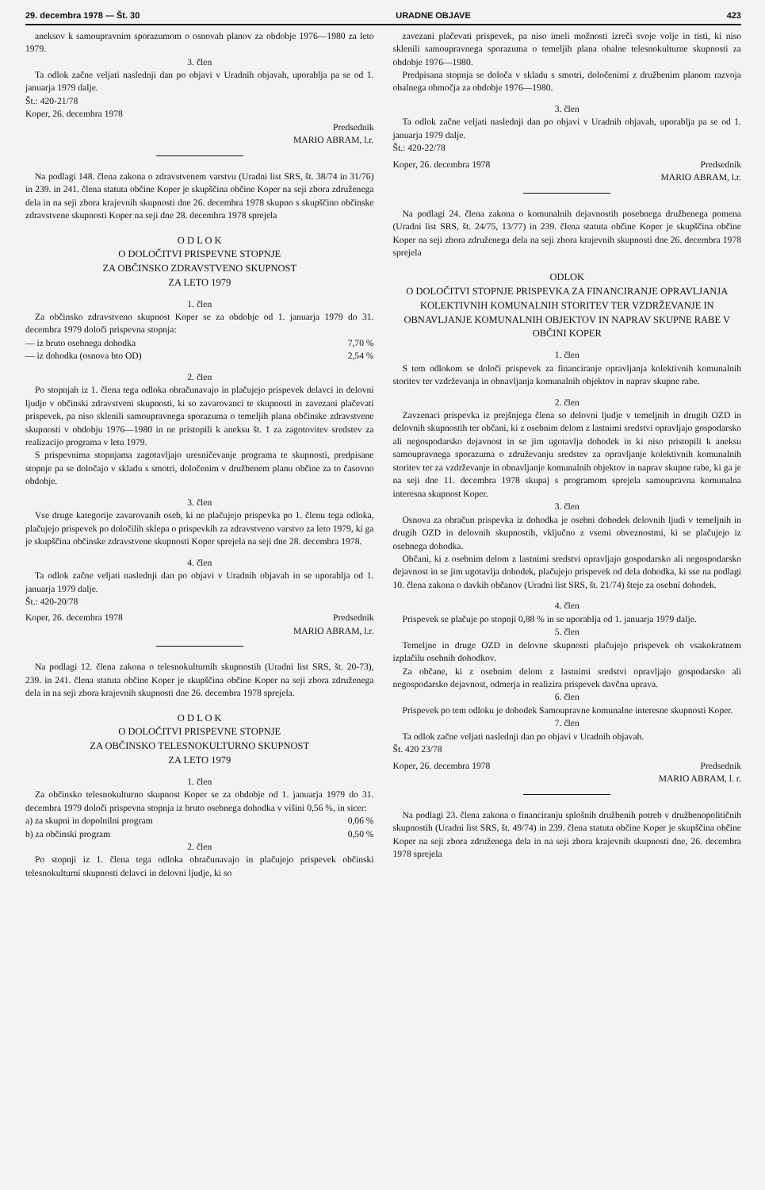29. decembra 1978 — Št. 30 URADNE OBJAVE 423
aneksov k samoupravnim sporazumom o osnovah planov za obdobje 1976—1980 za leto 1979.
3. člen
Ta odlok začne veljati naslednji dan po objavi v Uradnih objavah, uporablja pa se od 1. januarja 1979 dalje.
Št.: 420-21/78
Koper, 26. decembra 1978
Predsednik
MARIO ABRAM, l.r.
Na podlagi 148. člena zakona o zdravstvenem varstvu (Uradni list SRS, št. 38/74 in 31/76) in 239. in 241. člena statuta občine Koper je skupščina občine Koper na seji zbora združenega dela in na seji zbora krajevnih skupnosti dne 26. decembra 1978 skupno s skupščino občinske zdravstvene skupnosti Koper na seji dne 28. decembra 1978 sprejela
O D L O K
O DOLOČITVI PRISPEVNE STOPNJE
ZA OBČINSKO ZDRAVSTVENO SKUPNOST
ZA LETO 1979
1. člen
Za občinsko zdravstveno skupnost Koper se za obdobje od 1. januarja 1979 do 31. decembra 1979 določi prispevna stopnja:
— iz bruto osebnega dohodka 7,70 %
— iz dohodka (osnova bto OD) 2,54 %
2. člen
Po stopnjah iz 1. člena tega odloka obračunavajo in plačujejo prispevek delavci in delovni ljudje v občinski zdravstveni skupnosti, ki so zavarovanci te skupnosti in zavezani plačevati prispevek, pa niso sklenili samoupravnega sporazuma o temeljih plana občinske zdravstvene skupnosti v obdobju 1976—1980 in ne pristopili k aneksu št. 1 za zagotovitev sredstev za realizacijo programa v letu 1979.
S prispevnima stopnjama zagotavljajo uresničevanje programa te skupnosti, predpisane stopnje pa se določajo v skladu s smotri, določenim v družbenem planu občine za to časovno obdobje.
3. člen
Vse druge kategorije zavarovanih oseb, ki ne plačujejo prispevka po 1. členu tega odloka, plačujejo prispevek po določilih sklepa o prispevkih za zdravstveno varstvo za leto 1979, ki ga je skupščina občinske zdravstvene skupnosti Koper sprejela na seji dne 28. decembra 1978.
4. člen
Ta odlok začne veljati naslednji dan po objavi v Uradnih objavah in se uporablja od 1. januarja 1979 dalje.
Št.: 420-20/78
Koper, 26. decembra 1978 Predsednik
MARIO ABRAM, l.r.
Na podlagi 12. člena zakona o telesnokulturnih skupnostih (Uradni list SRS, št. 20-73), 239. in 241. člena statuta občine Koper je skupščina občine Koper na seji zbora združenega dela in na seji zbora krajevnih skupnosti dne 26. decembra 1978 sprejela.
O D L O K
O DOLOČITVI PRISPEVNE STOPNJE
ZA OBČINSKO TELESNOKULTURNO SKUPNOST
ZA LETO 1979
1. člen
Za občinsko telesnokulturno skupnost Koper se za obdobje od 1. januarja 1979 do 31. decembra 1979 določi prispevna stopnja iz bruto osebnega dohodka v višini 0,56 %, in sicer:
a) za skupni in dopolnilni program 0,06 %
b) za občinski program 0,50 %
2. člen
Po stopnji iz 1. člena tega odloka obračunavajo in plačujejo prispevek občinski telesnokulturni skupnosti delavci in delovni ljudje, ki so
zavezani plačevati prispevek, pa niso imeli možnosti izreči svoje volje in tisti, ki niso sklenili samoupravnega sporazuma o temeljih plana obalne telesnokulturne skupnosti za obdobje 1976—1980.
Predpisana stopnja se določa v skladu s smotri, določenimi z družbenim planom razvoja obalnega območja za obdobje 1976—1980.
3. člen
Ta odlok začne veljati naslednji dan po objavi v Uradnih objavah, uporablja pa se od 1. januarja 1979 dalje.
Št.: 420-22/78
Koper, 26. decembra 1978 Predsednik
MARIO ABRAM, l.r.
Na podlagi 24. člena zakona o komunalnih dejavnostih posebnega družbenega pomena (Uradni list SRS, št. 24/75, 13/77) in 239. člena statuta občine Koper je skupščina občine Koper na seji zbora združenega dela na seji zbora krajevnih skupnosti dne 26. decembra 1978 sprejela
ODLOK
O DOLOČITVI STOPNJE PRISPEVKA ZA FINANCIRANJE OPRAVLJANJA KOLEKTIVNIH KOMUNALNIH STORITEV TER VZDRŽEVANJE IN OBNAVLJANJE KOMUNALNIH OBJEKTOV IN NAPRAV SKUPNE RABE V OBČINI KOPER
1. člen
S tem odlokom se določi prispevek za financiranje opravljanja kolektivnih komunalnih storitev ter vzdrževanja in obnavljanja komunalnih objektov in naprav skupne rabe.
2. člen
Zavzenaci prispevka iz prejšnjega člena so delovni ljudje v temeljnih in drugih OZD in delovnih skupnostih ter občani, ki z osebnim delom z lastnimi sredstvi opravljajo gospodarsko ali negospodarsko dejavnost in se jim ugotavlja dohodek in ki niso pristopili k aneksu samoupravnega sporazuma o združevanju sredstev za opravljanje kolektivnih komunalnih storitev ter za vzdrževanje in obnavljanje komunalnih objektov in naprav skupne rabe, ki ga je na seji dne 11. decembra 1978 skupaj s programom sprejela samoupravna komunalna interesna skupnost Koper.
3. člen
Osnova za obračun prispevka iz dohodka je osebni dohodek delovnih ljudi v temeljnih in drugih OZD in delovnih skupnostih, vključno z vsemi obveznostmi, ki se plačujejo iz osebnega dohodka.
Občani, ki z osebnim delom z lastnimi sredstvi opravljajo gospodarsko ali negospodarsko dejavnost in se jim ugotavlja dohodek, plačujejo prispevek od dela dohodka, ki sse na podlagi 10. člena zakona o davkih občanov (Uradni list SRS, št. 21/74) šteje za osebni dohodek.
4. člen
Prispevek se plačuje po stopnji 0,88 % in se uporablja od 1. januarja 1979 dalje.
5. člen
Temeljne in druge OZD in delovne skupnosti plačujejo prispevek ob vsakokratnem izplačilu osebnih dohodkov.
Za občane, ki z osebnim delom z lastnimi sredstvi opravljajo gospodarsko ali negospodarsko dejavnost, odmerja in realizira prispevek davčna uprava.
6. člen
Prispevek po tem odloku je dohodek Samoupravne komunalne interesne skupnosti Koper.
7. člen
Ta odlok začne veljati naslednji dan po objavi v Uradnih objavah.
Št. 420 23/78
Koper, 26. decembra 1978 Predsednik
MARIO ABRAM, l. r.
Na podlagi 23. člena zakona o financiranju splošnih družbenih potreb v družbenopolitičnih skupnostih (Uradni list SRS, št. 49/74) in 239. člena statuta občine Koper je skupščina občine Koper na seji zbora združenega dela in na seji zbora krajevnih skupnosti dne, 26. decembra 1978 sprejela